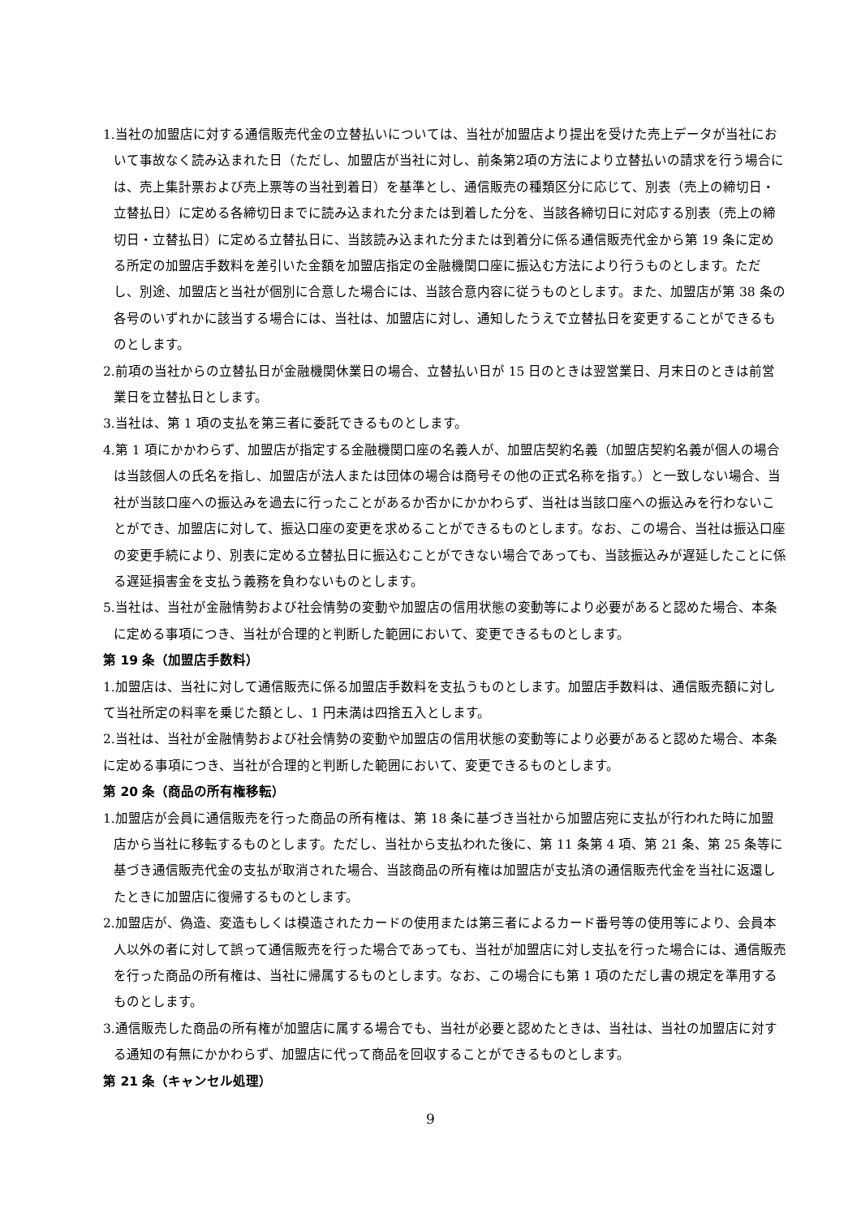1.当社の加盟店に対する通信販売代金の立替払いについては、当社が加盟店より提出を受けた売上データが当社において事故なく読み込まれた日（ただし、加盟店が当社に対し、前条第2項の方法により立替払いの請求を行う場合には、売上集計票および売上票等の当社到着日）を基準とし、通信販売の種類区分に応じて、別表（売上の締切日・立替払日）に定める各締切日までに読み込まれた分または到着した分を、当該各締切日に対応する別表（売上の締切日・立替払日）に定める立替払日に、当該読み込まれた分または到着分に係る通信販売代金から第 19 条に定める所定の加盟店手数料を差引いた金額を加盟店指定の金融機関口座に振込む方法により行うものとします。ただし、別途、加盟店と当社が個別に合意した場合には、当該合意内容に従うものとします。また、加盟店が第 38 条の各号のいずれかに該当する場合には、当社は、加盟店に対し、通知したうえで立替払日を変更することができるものとします。
2.前項の当社からの立替払日が金融機関休業日の場合、立替払い日が 15 日のときは翌営業日、月末日のときは前営業日を立替払日とします。
3.当社は、第 1 項の支払を第三者に委託できるものとします。
4.第 1 項にかかわらず、加盟店が指定する金融機関口座の名義人が、加盟店契約名義（加盟店契約名義が個人の場合は当該個人の氏名を指し、加盟店が法人または団体の場合は商号その他の正式名称を指す。）と一致しない場合、当社が当該口座への振込みを過去に行ったことがあるか否かにかかわらず、当社は当該口座への振込みを行わないことができ、加盟店に対して、振込口座の変更を求めることができるものとします。なお、この場合、当社は振込口座の変更手続により、別表に定める立替払日に振込むことができない場合であっても、当該振込みが遅延したことに係る遅延損害金を支払う義務を負わないものとします。
5.当社は、当社が金融情勢および社会情勢の変動や加盟店の信用状態の変動等により必要があると認めた場合、本条に定める事項につき、当社が合理的と判断した範囲において、変更できるものとします。
第 19 条（加盟店手数料）
1.加盟店は、当社に対して通信販売に係る加盟店手数料を支払うものとします。加盟店手数料は、通信販売額に対して当社所定の料率を乗じた額とし、1 円未満は四捨五入とします。
2.当社は、当社が金融情勢および社会情勢の変動や加盟店の信用状態の変動等により必要があると認めた場合、本条に定める事項につき、当社が合理的と判断した範囲において、変更できるものとします。
第 20 条（商品の所有権移転）
1.加盟店が会員に通信販売を行った商品の所有権は、第 18 条に基づき当社から加盟店宛に支払が行われた時に加盟店から当社に移転するものとします。ただし、当社から支払われた後に、第 11 条第 4 項、第 21 条、第 25 条等に基づき通信販売代金の支払が取消された場合、当該商品の所有権は加盟店が支払済の通信販売代金を当社に返還したときに加盟店に復帰するものとします。
2.加盟店が、偽造、変造もしくは模造されたカードの使用または第三者によるカード番号等の使用等により、会員本人以外の者に対して誤って通信販売を行った場合であっても、当社が加盟店に対し支払を行った場合には、通信販売を行った商品の所有権は、当社に帰属するものとします。なお、この場合にも第 1 項のただし書の規定を準用するものとします。
3.通信販売した商品の所有権が加盟店に属する場合でも、当社が必要と認めたときは、当社は、当社の加盟店に対する通知の有無にかかわらず、加盟店に代って商品を回収することができるものとします。
第 21 条（キャンセル処理）
9